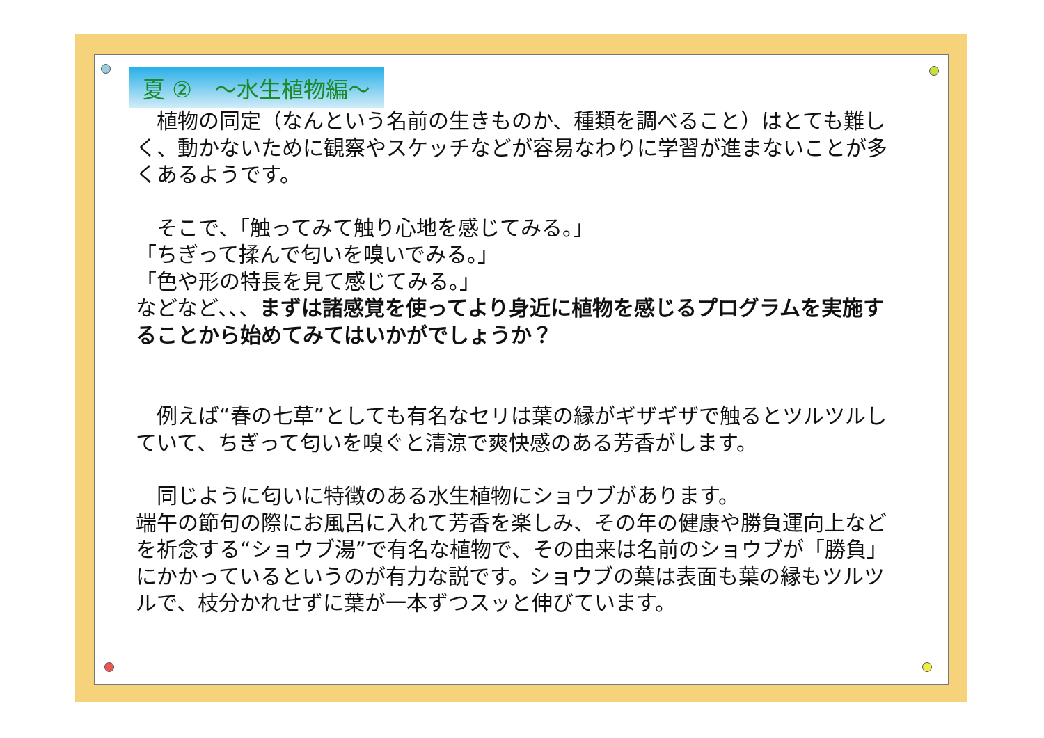夏 ②　～水生植物編～
　植物の同定（なんという名前の生きものか、種類を調べること）はとても難しく、動かないために観察やスケッチなどが容易なわりに学習が進まないことが多くあるようです。
　そこで、「触ってみて触り心地を感じてみる。」
「ちぎって揉んで匂いを嗅いでみる。」
「色や形の特長を見て感じてみる。」
などなど、、、まずは諸感覚を使ってより身近に植物を感じるプログラムを実施することから始めてみてはいかがでしょうか？
　例えば“春の七草”としても有名なセリは葉の縁がギザギザで触るとツルツルしていて、ちぎって匂いを嗅ぐと清涼で爽快感のある芳香がします。
　同じように匂いに特徴のある水生植物にショウブがあります。
端午の節句の際にお風呂に入れて芳香を楽しみ、その年の健康や勝負運向上などを祈念する“ショウブ湯”で有名な植物で、その由来は名前のショウブが「勝負」にかかっているというのが有力な説です。ショウブの葉は表面も葉の縁もツルツルで、枝分かれせずに葉が一本ずつスッと伸びています。